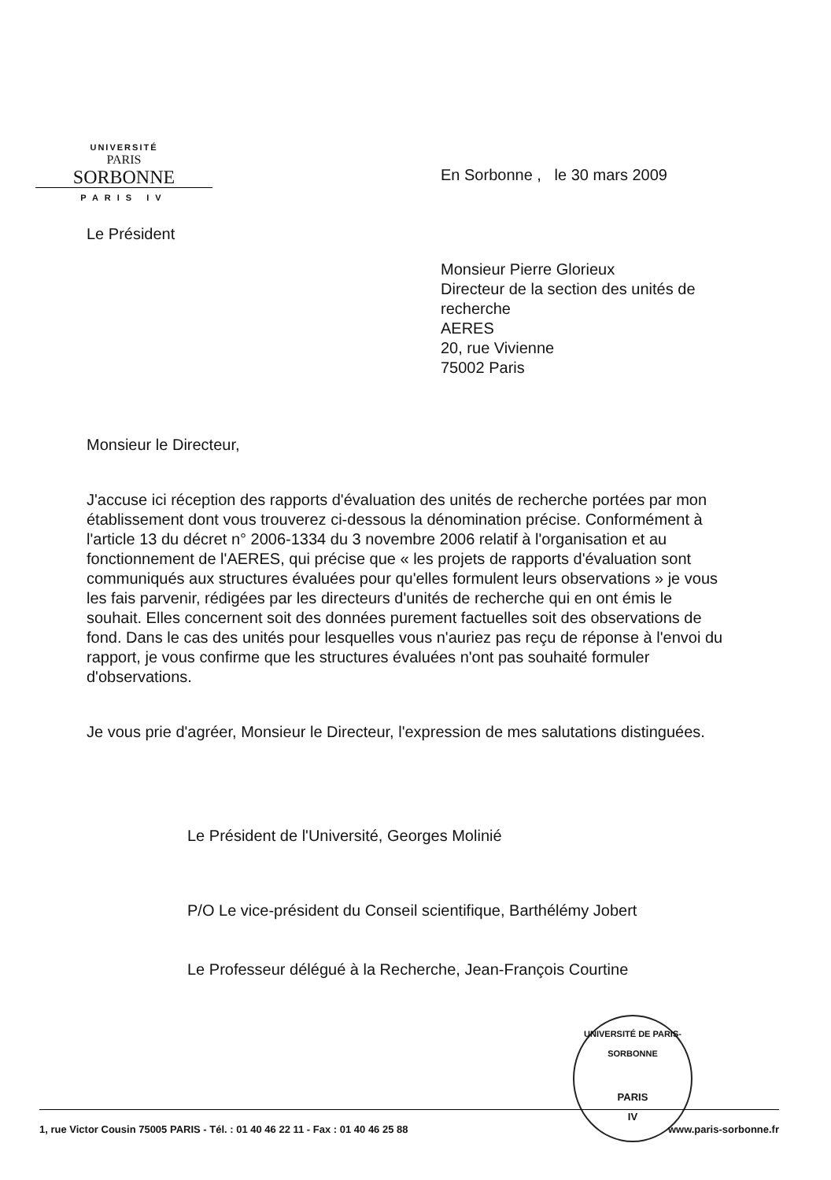UNIVERSITÉ
PARIS
SORBONNE
PARIS IV
En Sorbonne , le 30 mars 2009
Le Président
Monsieur Pierre Glorieux
Directeur de la section des unités de recherche
AERES
20, rue Vivienne
75002 Paris
Monsieur le Directeur,
J'accuse ici réception des rapports d'évaluation des unités de recherche portées par mon établissement dont vous trouverez ci-dessous la dénomination précise. Conformément à l'article 13 du décret n° 2006-1334 du 3 novembre 2006 relatif à l'organisation et au fonctionnement de l'AERES, qui précise que « les projets de rapports d'évaluation sont communiqués aux structures évaluées pour qu'elles formulent leurs observations » je vous les fais parvenir, rédigées par les directeurs d'unités de recherche qui en ont émis le souhait. Elles concernent soit des données purement factuelles soit des observations de fond. Dans le cas des unités pour lesquelles vous n'auriez pas reçu de réponse à l'envoi du rapport, je vous confirme que les structures évaluées n'ont pas souhaité formuler d'observations.
Je vous prie d'agréer, Monsieur le Directeur, l'expression de mes salutations distinguées.
Le Président de l'Université, Georges Molinié
P/O Le vice-président du Conseil scientifique, Barthélémy Jobert
Le Professeur délégué à la Recherche, Jean-François Courtine
UNIVERSITÉ DE PARIS-SORBONNE
PARIS
IV
1, rue Victor Cousin 75005 PARIS - Tél. : 01 40 46 22 11 - Fax : 01 40 46 25 88 www.paris-sorbonne.fr